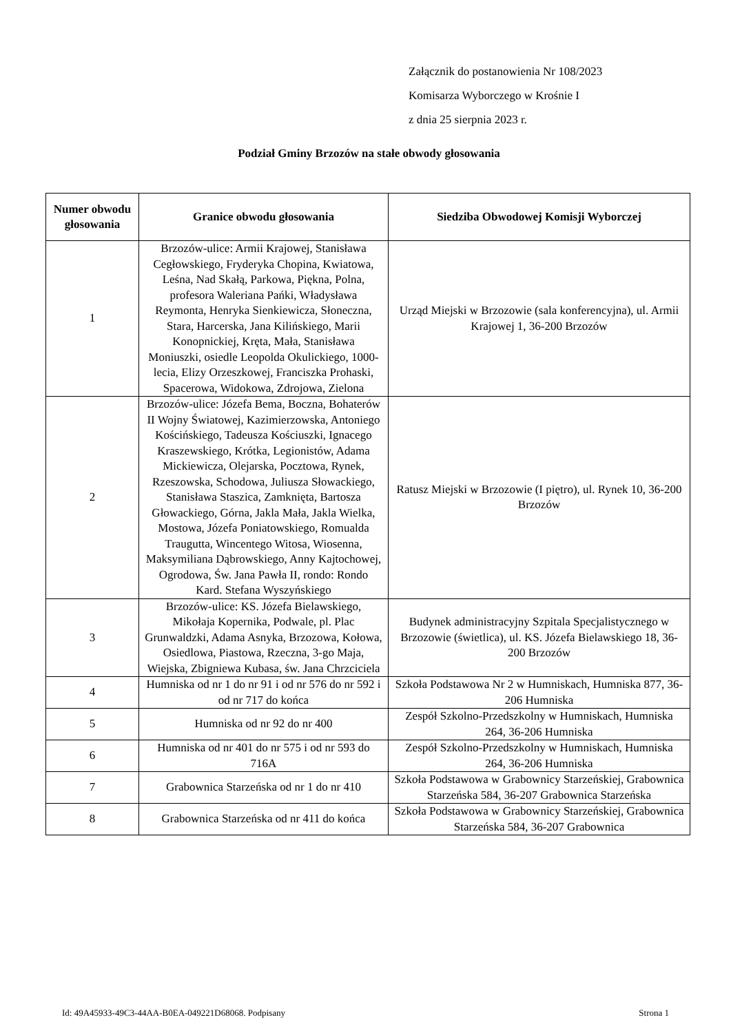Załącznik do postanowienia Nr 108/2023
Komisarza Wyborczego w Krośnie I
z dnia 25 sierpnia 2023 r.
Podział Gminy Brzozów na stałe obwody głosowania
| Numer obwodu głosowania | Granice obwodu głosowania | Siedziba Obwodowej Komisji Wyborczej |
| --- | --- | --- |
| 1 | Brzozów-ulice: Armii Krajowej, Stanisława Cegłowskiego, Fryderyka Chopina, Kwiatowa, Leśna, Nad Skałą, Parkowa, Piękna, Polna, profesora Waleriana Pańki, Władysława Reymonta, Henryka Sienkiewicza, Słoneczna, Stara, Harcerska, Jana Kilińskiego, Marii Konopnickiej, Kręta, Mała, Stanisława Moniuszki, osiedle Leopolda Okulickiego, 1000-lecia, Elizy Orzeszkowej, Franciszka Prohaski, Spacerowa, Widokowa, Zdrojowa, Zielona | Urząd Miejski w Brzozowie (sala konferencyjna), ul. Armii Krajowej 1, 36-200 Brzozów |
| 2 | Brzozów-ulice: Józefa Bema, Boczna, Bohaterów II Wojny Światowej, Kazimierzowska, Antoniego Kościńskiego, Tadeusza Kościuszki, Ignacego Kraszewskiego, Krótka, Legionistów, Adama Mickiewicza, Olejarska, Pocztowa, Rynek, Rzeszowska, Schodowa, Juliusza Słowackiego, Stanisława Staszica, Zamknięta, Bartosza Głowackiego, Górna, Jakla Mała, Jakla Wielka, Mostowa, Józefa Poniatowskiego, Romualda Traugutta, Wincentego Witosa, Wiosenna, Maksymiliana Dąbrowskiego, Anny Kajtochowej, Ogrodowa, Św. Jana Pawła II, rondo: Rondo Kard. Stefana Wyszyńskiego | Ratusz Miejski w Brzozowie (I piętro), ul. Rynek 10, 36-200 Brzozów |
| 3 | Brzozów-ulice: KS. Józefa Bielawskiego, Mikołaja Kopernika, Podwale, pl. Plac Grunwaldzki, Adama Asnyka, Brzozowa, Kołowa, Osiedlowa, Piastowa, Rzeczna, 3-go Maja, Wiejska, Zbigniewa Kubasa, św. Jana Chrzciciela | Budynek administracyjny Szpitala Specjalistycznego w Brzozowie (świetlica), ul. KS. Józefa Bielawskiego 18, 36-200 Brzozów |
| 4 | Humniska od nr 1 do nr 91 i od nr 576 do nr 592 i od nr 717 do końca | Szkoła Podstawowa Nr 2 w Humniskach, Humniska 877, 36-206 Humniska |
| 5 | Humniska od nr 92 do nr 400 | Zespół Szkolno-Przedszkolny w Humniskach, Humniska 264, 36-206 Humniska |
| 6 | Humniska od nr 401 do nr 575 i od nr 593 do 716A | Zespół Szkolno-Przedszkolny w Humniskach, Humniska 264, 36-206 Humniska |
| 7 | Grabownica Starzeńska od nr 1 do nr 410 | Szkoła Podstawowa w Grabownicy Starzeńskiej, Grabownica Starzeńska 584, 36-207 Grabownica Starzeńska |
| 8 | Grabownica Starzeńska od nr 411 do końca | Szkoła Podstawowa w Grabownicy Starzeńskiej, Grabownica Starzeńska 584, 36-207 Grabownica |
Id: 49A45933-49C3-44AA-B0EA-049221D68068. Podpisany Strona 1